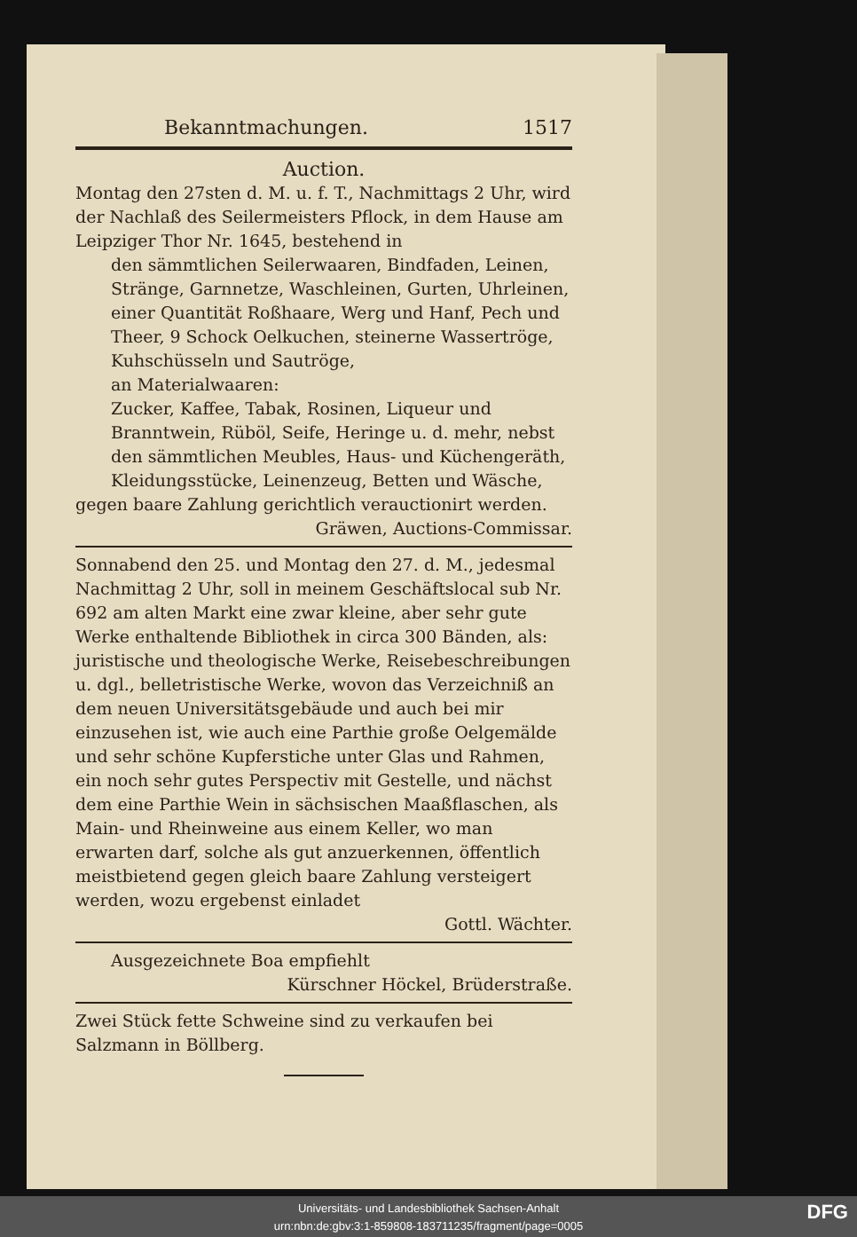Bekanntmachungen. 1517
Auction.
Montag den 27sten d. M. u. f. T., Nachmittags 2 Uhr, wird der Nachlaß des Seilermeisters Pflock, in dem Hause am Leipziger Thor Nr. 1645, bestehend in
den sämmtlichen Seilerwaaren, Bindfaden, Leinen, Stränge, Garnnetze, Waschleinen, Gurten, Uhrleinen, einer Quantität Roßhaare, Werg und Hanf, Pech und Theer, 9 Schock Oelkuchen, steinerne Wassertröge, Kuhschüsseln und Sautröge,
an Materialwaaren:
Zucker, Kaffee, Tabak, Rosinen, Liqueur und Branntwein, Rüböl, Seife, Heringe u. d. mehr, nebst den sämmtlichen Meubles, Haus- und Küchengeräth, Kleidungsstücke, Leinenzeug, Betten und Wäsche,
gegen baare Zahlung gerichtlich verauctionirt werden.
Gräwen, Auctions-Commissar.
Sonnabend den 25. und Montag den 27. d. M., jedesmal Nachmittag 2 Uhr, soll in meinem Geschäftslocal sub Nr. 692 am alten Markt eine zwar kleine, aber sehr gute Werke enthaltende Bibliothek in circa 300 Bänden, als: juristische und theologische Werke, Reisebeschreibungen u. dgl., belletristische Werke, wovon das Verzeichniß an dem neuen Universitätsgebäude und auch bei mir einzusehen ist, wie auch eine Parthie große Oelgemälde und sehr schöne Kupferstiche unter Glas und Rahmen, ein noch sehr gutes Perspectiv mit Gestelle, und nächst dem eine Parthie Wein in sächsischen Maaßflaschen, als Main- und Rheinweine aus einem Keller, wo man erwarten darf, solche als gut anzuerkennen, öffentlich meistbietend gegen gleich baare Zahlung versteigert werden, wozu ergebenst einladet
Gottl. Wächter.
Ausgezeichnete Boa empfiehlt
Kürschner Höckel, Brüderstraße.
Zwei Stück fette Schweine sind zu verkaufen bei Salzmann in Böllberg.
Universitäts- und Landesbibliothek Sachsen-Anhalt
urn:nbn:de:gbv:3:1-859808-183711235/fragment/page=0005
DFG